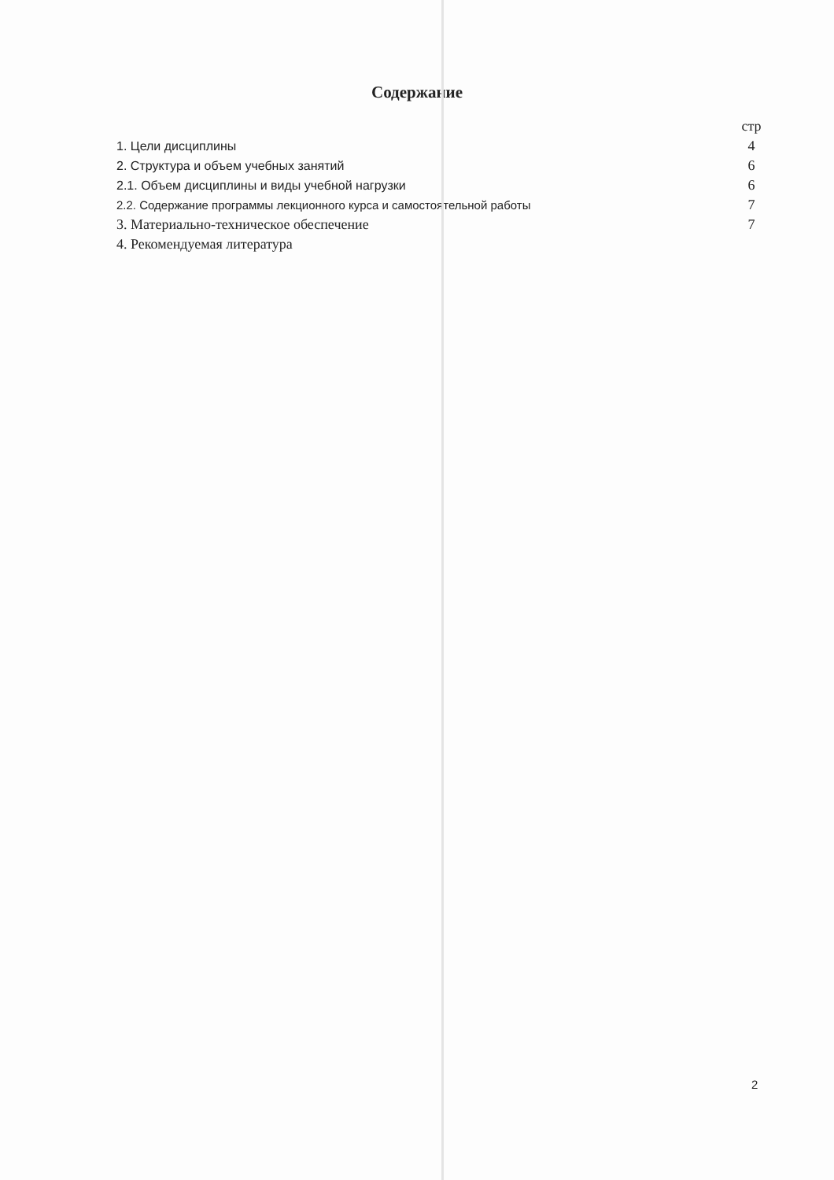Содержание
стр
1. Цели дисциплины 4
2. Структура и объем учебных занятий 6
2.1. Объем дисциплины и виды учебной нагрузки 6
2.2. Содержание программы лекционного курса и самостоятельной работы 7
3. Материально-техническое обеспечение 7
4. Рекомендуемая литература
2